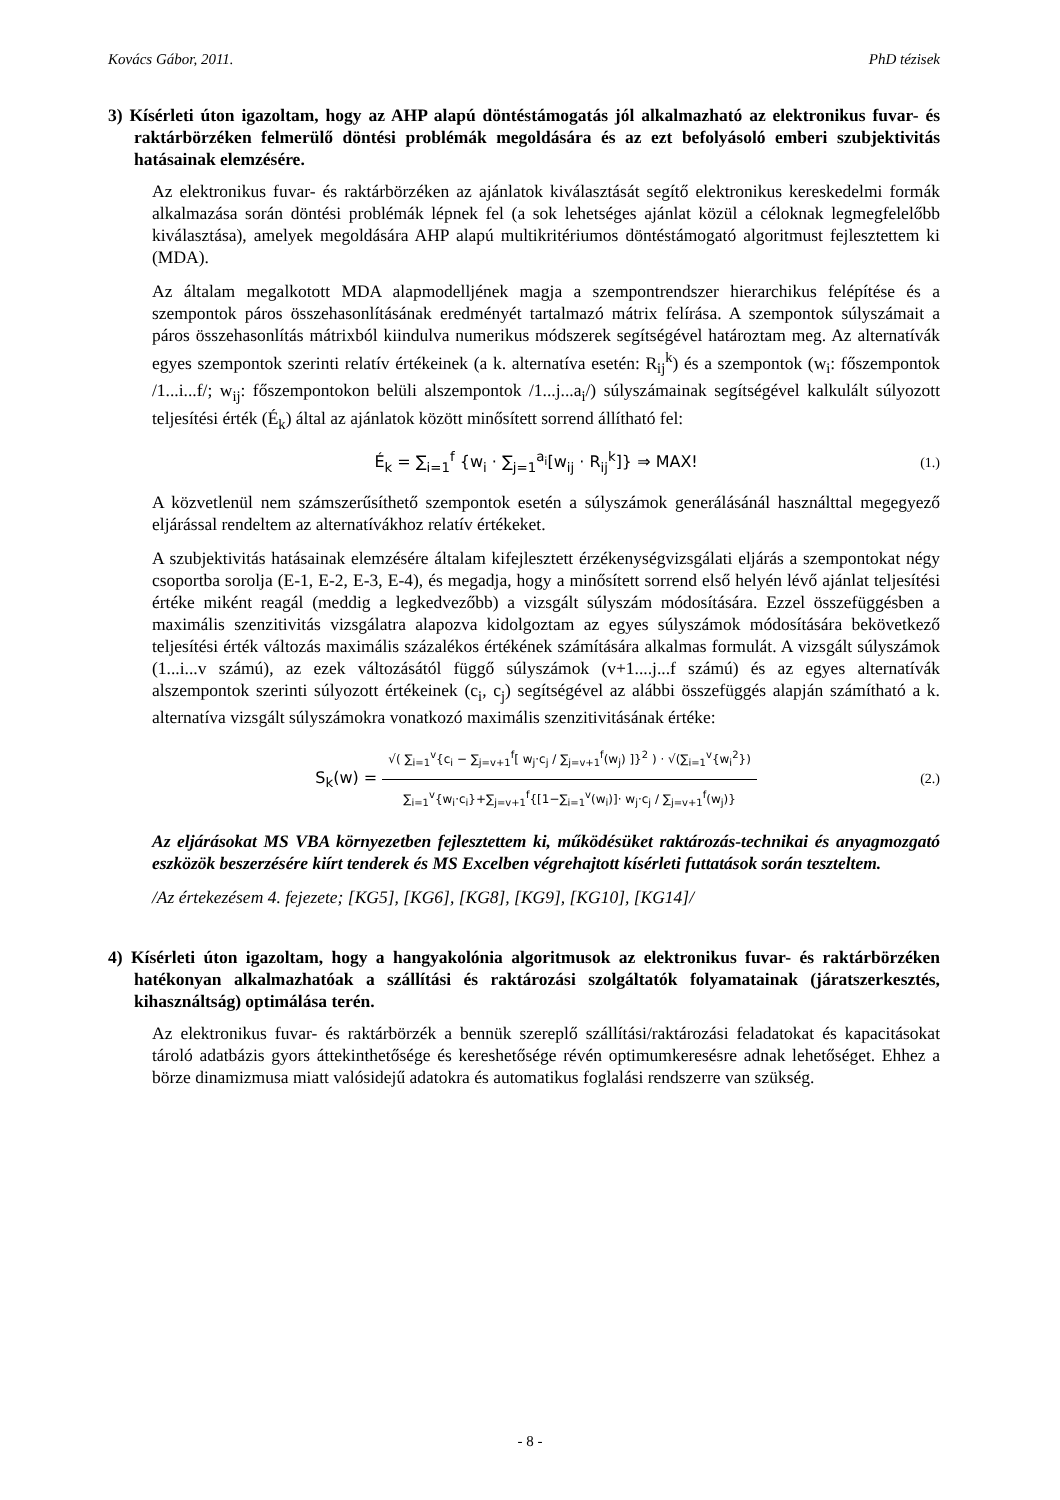Kovács Gábor, 2011. PhD tézisek
3) Kísérleti úton igazoltam, hogy az AHP alapú döntéstámogatás jól alkalmazható az elektronikus fuvar- és raktárbörzéken felmerülő döntési problémák megoldására és az ezt befolyásoló emberi szubjektivitás hatásainak elemzésére.
Az elektronikus fuvar- és raktárbörzéken az ajánlatok kiválasztását segítő elektronikus kereskedelmi formák alkalmazása során döntési problémák lépnek fel (a sok lehetséges ajánlat közül a céloknak legmegfelelőbb kiválasztása), amelyek megoldására AHP alapú multikritériumos döntéstámogató algoritmust fejlesztettem ki (MDA).
Az általam megalkotott MDA alapmodelljének magja a szempontrendszer hierarchikus felépítése és a szempontok páros összehasonlításának eredményét tartalmazó mátrix felírása. A szempontok súlyszámait a páros összehasonlítás mátrixból kiindulva numerikus módszerek segítségével határoztam meg. Az alternatívák egyes szempontok szerinti relatív értékeinek (a k. alternatíva esetén: R<sub>ij</sub><sup>k</sup>) és a szempontok (w<sub>i</sub>: főszempontok /1...i...f/; w<sub>ij</sub>: főszempontokon belüli alszempontok /1...j...a<sub>i</sub>/) súlyszámainak segítségével kalkulált súlyozott teljesítési érték (É<sub>k</sub>) által az ajánlatok között minősített sorrend állítható fel:
É<sub>k</sub> = ∑<sub>i=1</sub><sup>f</sup> {w<sub>i</sub> · ∑<sub>j=1</sub><sup>a<sub>i</sub></sup>[w<sub>ij</sub> · R<sub>ij</sub><sup>k</sup>]} ⇒ MAX! (1.)
A közvetlenül nem számszerűsíthető szempontok esetén a súlyszámok generálásánál használttal megegyező eljárással rendeltem az alternatívákhoz relatív értékeket.
A szubjektivitás hatásainak elemzésére általam kifejlesztett érzékenységvizsgálati eljárás a szempontokat négy csoportba sorolja (E-1, E-2, E-3, E-4), és megadja, hogy a minősített sorrend első helyén lévő ajánlat teljesítési értéke miként reagál (meddig a legkedvezőbb) a vizsgált súlyszám módosítására. Ezzel összefüggésben a maximális szenzitivitás vizsgálatra alapozva kidolgoztam az egyes súlyszámok módosítására bekövetkező teljesítési érték változás maximális százalékos értékének számítására alkalmas formulát. A vizsgált súlyszámok (1...i...v számú), az ezek változásától függő súlyszámok (v+1....j...f számú) és az egyes alternatívák alszempontok szerinti súlyozott értékeinek (c<sub>i</sub>, c<sub>j</sub>) segítségével az alábbi összefüggés alapján számítható a k. alternatíva vizsgált súlyszámokra vonatkozó maximális szenzitivitásának értéke:
S<sub>k</sub>(w) =
√( ∑<sub>i=1</sub><sup>v</sup>{c<sub>i</sub> − ∑<sub>j=v+1</sub><sup>f</sup>[ w<sub>j</sub>·c<sub>j</sub> / ∑<sub>j=v+1</sub><sup>f</sup>(w<sub>j</sub>) ]}<sup>2</sup> ) · √(∑<sub>i=1</sub><sup>v</sup>{w<sub>i</sub><sup>2</sup>})
∑<sub>i=1</sub><sup>v</sup>{w<sub>i</sub>·c<sub>i</sub>}+∑<sub>j=v+1</sub><sup>f</sup>{[1−∑<sub>i=1</sub><sup>v</sup>(w<sub>i</sub>)]· w<sub>j</sub>·c<sub>j</sub> / ∑<sub>j=v+1</sub><sup>f</sup>(w<sub>j</sub>)}
(2.)
Az eljárásokat MS VBA környezetben fejlesztettem ki, működésüket raktározás-technikai és anyagmozgató eszközök beszerzésére kiírt tenderek és MS Excelben végrehajtott kísérleti futtatások során teszteltem.
/Az értekezésem 4. fejezete; [KG5], [KG6], [KG8], [KG9], [KG10], [KG14]/
4) Kísérleti úton igazoltam, hogy a hangyakolónia algoritmusok az elektronikus fuvar- és raktárbörzéken hatékonyan alkalmazhatóak a szállítási és raktározási szolgáltatók folyamatainak (járatszerkesztés, kihasználtság) optimálása terén.
Az elektronikus fuvar- és raktárbörzék a bennük szereplő szállítási/raktározási feladatokat és kapacitásokat tároló adatbázis gyors áttekinthetősége és kereshetősége révén optimumkeresésre adnak lehetőséget. Ehhez a börze dinamizmusa miatt valósidejű adatokra és automatikus foglalási rendszerre van szükség.
- 8 -